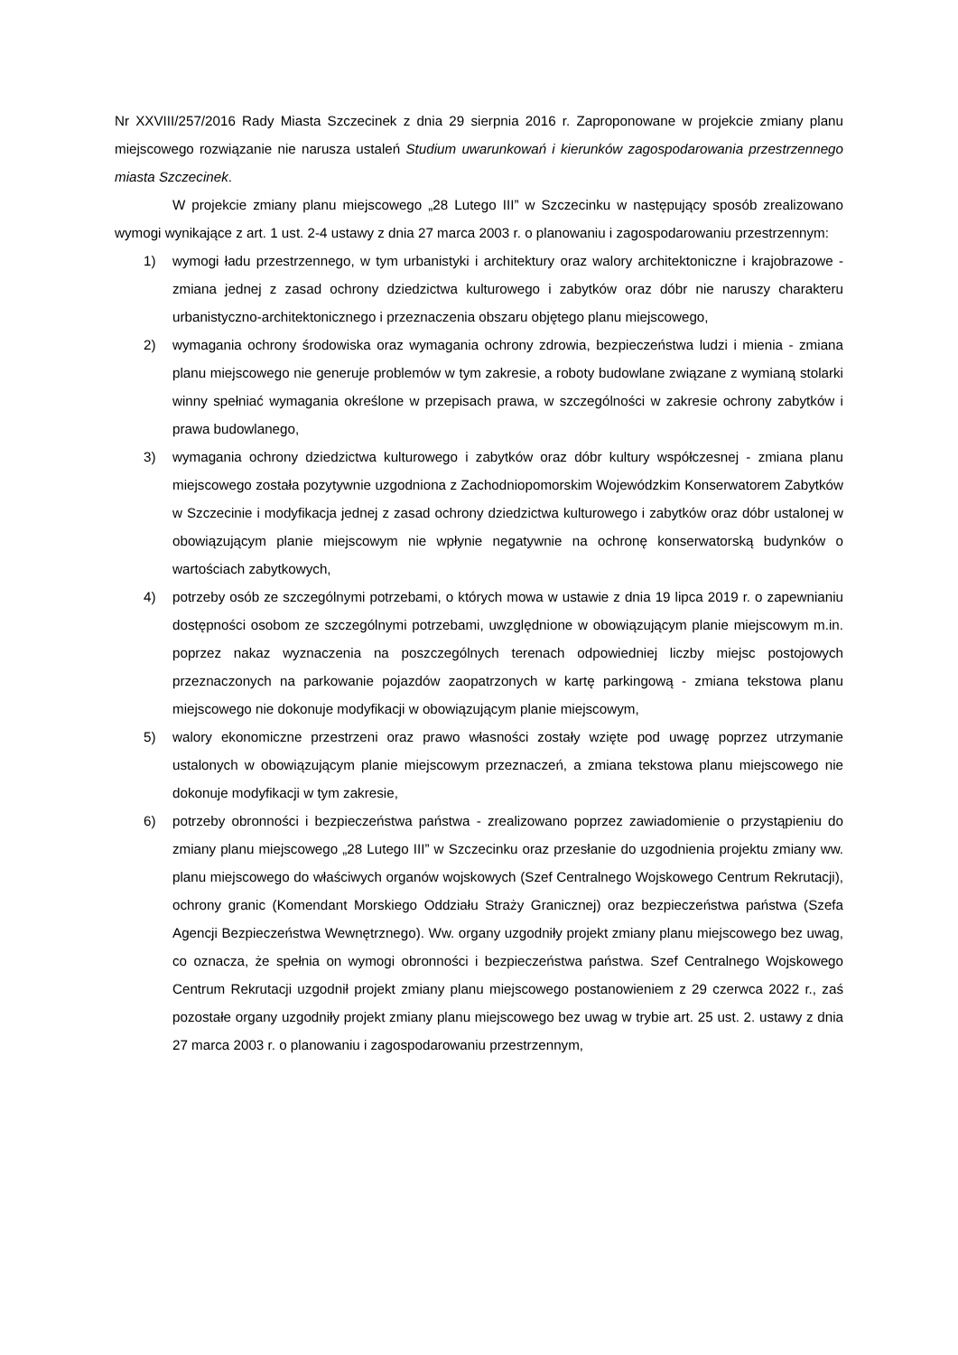Nr XXVIII/257/2016 Rady Miasta Szczecinek z dnia 29 sierpnia 2016 r. Zaproponowane w projekcie zmiany planu miejscowego rozwiązanie nie narusza ustaleń Studium uwarunkowań i kierunków zagospodarowania przestrzennego miasta Szczecinek.
W projekcie zmiany planu miejscowego „28 Lutego III” w Szczecinku w następujący sposób zrealizowano wymogi wynikające z art. 1 ust. 2-4 ustawy z dnia 27 marca 2003 r. o planowaniu i zagospodarowaniu przestrzennym:
1) wymogi ładu przestrzennego, w tym urbanistyki i architektury oraz walory architektoniczne i krajobrazowe - zmiana jednej z zasad ochrony dziedzictwa kulturowego i zabytków oraz dóbr nie naruszy charakteru urbanistyczno-architektonicznego i przeznaczenia obszaru objętego planu miejscowego,
2) wymagania ochrony środowiska oraz wymagania ochrony zdrowia, bezpieczeństwa ludzi i mienia - zmiana planu miejscowego nie generuje problemów w tym zakresie, a roboty budowlane związane z wymianą stolarki winny spełniać wymagania określone w przepisach prawa, w szczególności w zakresie ochrony zabytków i prawa budowlanego,
3) wymagania ochrony dziedzictwa kulturowego i zabytków oraz dóbr kultury współczesnej - zmiana planu miejscowego została pozytywnie uzgodniona z Zachodniopomorskim Wojewódzkim Konserwatorem Zabytków w Szczecinie i modyfikacja jednej z zasad ochrony dziedzictwa kulturowego i zabytków oraz dóbr ustalonej w obowiązującym planie miejscowym nie wpłynie negatywnie na ochronę konserwatorską budynków o wartościach zabytkowych,
4) potrzeby osób ze szczególnymi potrzebami, o których mowa w ustawie z dnia 19 lipca 2019 r. o zapewnianiu dostępności osobom ze szczególnymi potrzebami, uwzględnione w obowiązującym planie miejscowym m.in. poprzez nakaz wyznaczenia na poszczególnych terenach odpowiedniej liczby miejsc postojowych przeznaczonych na parkowanie pojazdów zaopatrzonych w kartę parkingową - zmiana tekstowa planu miejscowego nie dokonuje modyfikacji w obowiązującym planie miejscowym,
5) walory ekonomiczne przestrzeni oraz prawo własności zostały wzięte pod uwagę poprzez utrzymanie ustalonych w obowiązującym planie miejscowym przeznaczeń, a zmiana tekstowa planu miejscowego nie dokonuje modyfikacji w tym zakresie,
6) potrzeby obronności i bezpieczeństwa państwa - zrealizowano poprzez zawiadomienie o przystąpieniu do zmiany planu miejscowego „28 Lutego III” w Szczecinku oraz przesłanie do uzgodnienia projektu zmiany ww. planu miejscowego do właściwych organów wojskowych (Szef Centralnego Wojskowego Centrum Rekrutacji), ochrony granic (Komendant Morskiego Oddziału Straży Granicznej) oraz bezpieczeństwa państwa (Szefa Agencji Bezpieczeństwa Wewnętrznego). Ww. organy uzgodniły projekt zmiany planu miejscowego bez uwag, co oznacza, że spełnia on wymogi obronności i bezpieczeństwa państwa. Szef Centralnego Wojskowego Centrum Rekrutacji uzgodnił projekt zmiany planu miejscowego postanowieniem z 29 czerwca 2022 r., zaś pozostałe organy uzgodniły projekt zmiany planu miejscowego bez uwag w trybie art. 25 ust. 2. ustawy z dnia 27 marca 2003 r. o planowaniu i zagospodarowaniu przestrzennym,